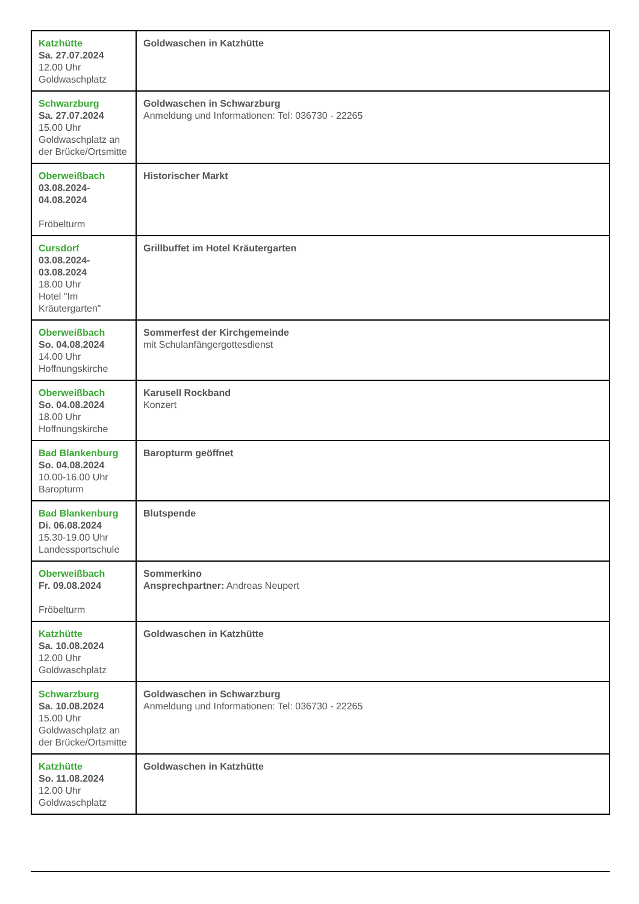| Katzhütte Sa. 27.07.2024 12.00 Uhr Goldwaschplatz | Goldwaschen in Katzhütte |
| Schwarzburg Sa. 27.07.2024 15.00 Uhr Goldwaschplatz an der Brücke/Ortsmitte | Goldwaschen in Schwarzburg Anmeldung und Informationen: Tel: 036730 - 22265 |
| Oberweißbach 03.08.2024- 04.08.2024 Fröbelturm | Historischer Markt |
| Cursdorf 03.08.2024- 03.08.2024 18.00 Uhr Hotel "Im Kräutergarten" | Grillbuffet im Hotel Kräutergarten |
| Oberweißbach So. 04.08.2024 14.00 Uhr Hoffnungskirche | Sommerfest der Kirchgemeinde mit Schulanfängergottesdienst |
| Oberweißbach So. 04.08.2024 18.00 Uhr Hoffnungskirche | Karusell Rockband Konzert |
| Bad Blankenburg So. 04.08.2024 10.00-16.00 Uhr Baropturm | Baropturm geöffnet |
| Bad Blankenburg Di. 06.08.2024 15.30-19.00 Uhr Landessportschule | Blutspende |
| Oberweißbach Fr. 09.08.2024 Fröbelturm | Sommerkino Ansprechpartner: Andreas Neupert |
| Katzhütte Sa. 10.08.2024 12.00 Uhr Goldwaschplatz | Goldwaschen in Katzhütte |
| Schwarzburg Sa. 10.08.2024 15.00 Uhr Goldwaschplatz an der Brücke/Ortsmitte | Goldwaschen in Schwarzburg Anmeldung und Informationen: Tel: 036730 - 22265 |
| Katzhütte So. 11.08.2024 12.00 Uhr Goldwaschplatz | Goldwaschen in Katzhütte |